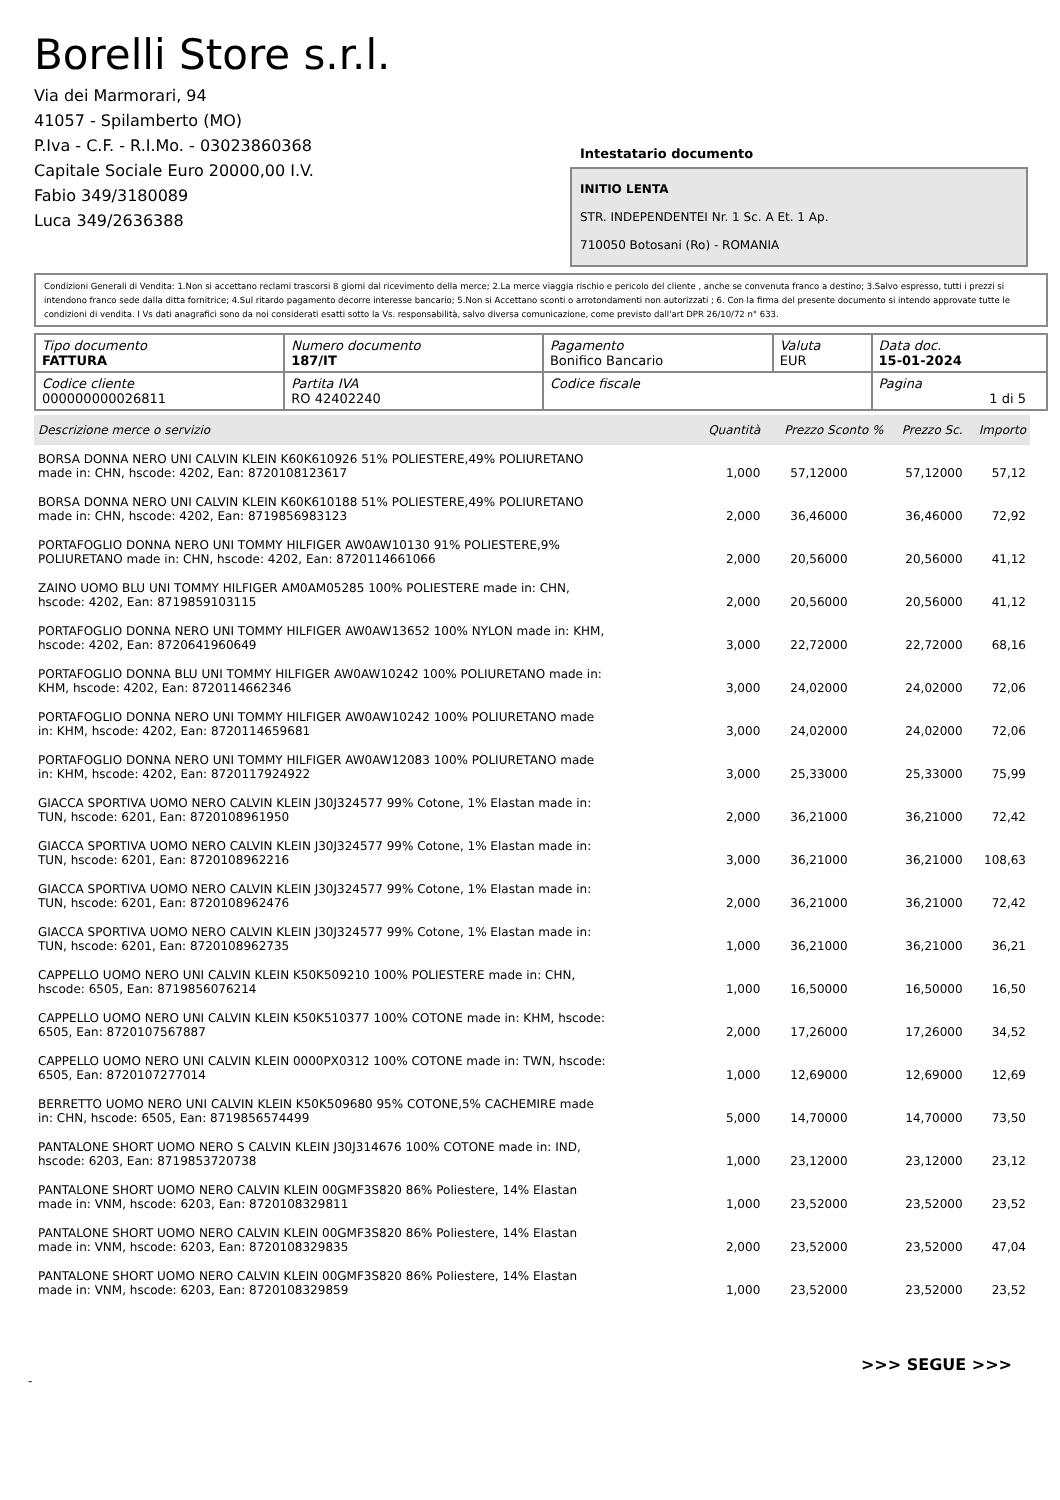Borelli Store s.r.l.
Via dei Marmorari, 94
41057 - Spilamberto (MO)
P.Iva - C.F. - R.I.Mo. - 03023860368
Capitale Sociale Euro 20000,00 I.V.
Fabio 349/3180089
Luca 349/2636388
Intestatario documento
INITIO LENTA
STR. INDEPENDENTEI Nr. 1 Sc. A Et. 1 Ap.
710050 Botosani (Ro) - ROMANIA
Condizioni Generali di Vendita: 1.Non si accettano reclami trascorsi 8 giorni dal ricevimento della merce; 2.La merce viaggia rischio e pericolo del cliente , anche se convenuta franco a destino; 3.Salvo espresso, tutti i prezzi si intendono franco sede dalla ditta fornitrice; 4.Sul ritardo pagamento decorre interesse bancario; 5.Non si Accettano sconti o arrotondamenti non autorizzati ; 6. Con la firma del presente documento si intendo approvate tutte le condizioni di vendita. I Vs dati anagrafici sono da noi considerati esatti sotto la Vs. responsabilità, salvo diversa comunicazione, come previsto dall'art DPR 26/10/72 n° 633.
| Tipo documento FATTURA | Numero documento 187/IT | Pagamento Bonifico Bancario | Valuta EUR | Data doc. 15-01-2024 |
| Codice cliente 000000000026811 | Partita IVA RO 42402240 | Codice fiscale | | Pagina 1 di 5 |
| Descrizione merce o servizio | Quantità | Prezzo Sconto % | Prezzo Sc. | Importo |
| --- | --- | --- | --- | --- |
| BORSA DONNA NERO UNI CALVIN KLEIN K60K610926 51% POLIESTERE,49% POLIURETANO made in: CHN, hscode: 4202, Ean: 8720108123617 | 1,000 | 57,12000 | 57,12000 | 57,12 |
| BORSA DONNA NERO UNI CALVIN KLEIN K60K610188 51% POLIESTERE,49% POLIURETANO made in: CHN, hscode: 4202, Ean: 8719856983123 | 2,000 | 36,46000 | 36,46000 | 72,92 |
| PORTAFOGLIO DONNA NERO UNI TOMMY HILFIGER AW0AW10130 91% POLIESTERE,9% POLIURETANO made in: CHN, hscode: 4202, Ean: 8720114661066 | 2,000 | 20,56000 | 20,56000 | 41,12 |
| ZAINO UOMO BLU UNI TOMMY HILFIGER AM0AM05285 100% POLIESTERE made in: CHN, hscode: 4202, Ean: 8719859103115 | 2,000 | 20,56000 | 20,56000 | 41,12 |
| PORTAFOGLIO DONNA NERO UNI TOMMY HILFIGER AW0AW13652 100% NYLON made in: KHM, hscode: 4202, Ean: 8720641960649 | 3,000 | 22,72000 | 22,72000 | 68,16 |
| PORTAFOGLIO DONNA BLU UNI TOMMY HILFIGER AW0AW10242 100% POLIURETANO made in: KHM, hscode: 4202, Ean: 8720114662346 | 3,000 | 24,02000 | 24,02000 | 72,06 |
| PORTAFOGLIO DONNA NERO UNI TOMMY HILFIGER AW0AW10242 100% POLIURETANO made in: KHM, hscode: 4202, Ean: 8720114659681 | 3,000 | 24,02000 | 24,02000 | 72,06 |
| PORTAFOGLIO DONNA NERO UNI TOMMY HILFIGER AW0AW12083 100% POLIURETANO made in: KHM, hscode: 4202, Ean: 8720117924922 | 3,000 | 25,33000 | 25,33000 | 75,99 |
| GIACCA SPORTIVA UOMO NERO CALVIN KLEIN J30J324577 99% Cotone, 1% Elastan made in: TUN, hscode: 6201, Ean: 8720108961950 | 2,000 | 36,21000 | 36,21000 | 72,42 |
| GIACCA SPORTIVA UOMO NERO CALVIN KLEIN J30J324577 99% Cotone, 1% Elastan made in: TUN, hscode: 6201, Ean: 8720108962216 | 3,000 | 36,21000 | 36,21000 | 108,63 |
| GIACCA SPORTIVA UOMO NERO CALVIN KLEIN J30J324577 99% Cotone, 1% Elastan made in: TUN, hscode: 6201, Ean: 8720108962476 | 2,000 | 36,21000 | 36,21000 | 72,42 |
| GIACCA SPORTIVA UOMO NERO CALVIN KLEIN J30J324577 99% Cotone, 1% Elastan made in: TUN, hscode: 6201, Ean: 8720108962735 | 1,000 | 36,21000 | 36,21000 | 36,21 |
| CAPPELLO UOMO NERO UNI CALVIN KLEIN K50K509210 100% POLIESTERE made in: CHN, hscode: 6505, Ean: 8719856076214 | 1,000 | 16,50000 | 16,50000 | 16,50 |
| CAPPELLO UOMO NERO UNI CALVIN KLEIN K50K510377 100% COTONE made in: KHM, hscode: 6505, Ean: 8720107567887 | 2,000 | 17,26000 | 17,26000 | 34,52 |
| CAPPELLO UOMO NERO UNI CALVIN KLEIN 0000PX0312 100% COTONE made in: TWN, hscode: 6505, Ean: 8720107277014 | 1,000 | 12,69000 | 12,69000 | 12,69 |
| BERRETTO UOMO NERO UNI CALVIN KLEIN K50K509680 95% COTONE,5% CACHEMIRE made in: CHN, hscode: 6505, Ean: 8719856574499 | 5,000 | 14,70000 | 14,70000 | 73,50 |
| PANTALONE SHORT UOMO NERO S CALVIN KLEIN J30J314676 100% COTONE made in: IND, hscode: 6203, Ean: 8719853720738 | 1,000 | 23,12000 | 23,12000 | 23,12 |
| PANTALONE SHORT UOMO NERO CALVIN KLEIN 00GMF3S820 86% Poliestere, 14% Elastan made in: VNM, hscode: 6203, Ean: 8720108329811 | 1,000 | 23,52000 | 23,52000 | 23,52 |
| PANTALONE SHORT UOMO NERO CALVIN KLEIN 00GMF3S820 86% Poliestere, 14% Elastan made in: VNM, hscode: 6203, Ean: 8720108329835 | 2,000 | 23,52000 | 23,52000 | 47,04 |
| PANTALONE SHORT UOMO NERO CALVIN KLEIN 00GMF3S820 86% Poliestere, 14% Elastan made in: VNM, hscode: 6203, Ean: 8720108329859 | 1,000 | 23,52000 | 23,52000 | 23,52 |
>>> SEGUE >>>
-